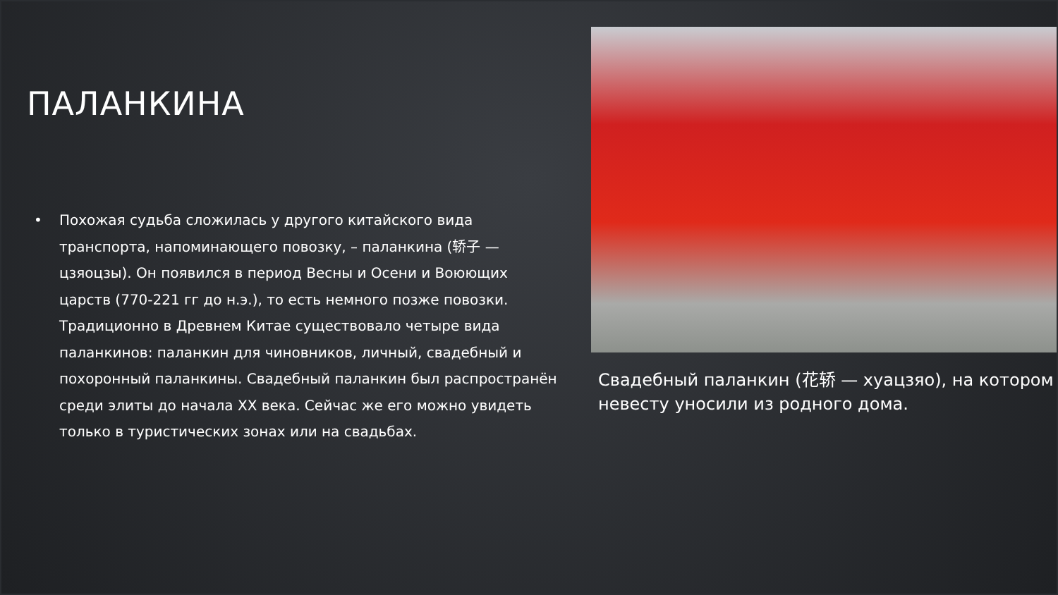ПАЛАНКИНА
• Похожая судьба сложилась у другого китайского вида транспорта, напоминающего повозку, – паланкина (轿子 — цзяоцзы). Он появился в период Весны и Осени и Воюющих царств (770-221 гг до н.э.), то есть немного позже повозки. Традиционно в Древнем Китае существовало четыре вида паланкинов: паланкин для чиновников, личный, свадебный и похоронный паланкины. Свадебный паланкин был распространён среди элиты до начала XX века. Сейчас же его можно увидеть только в туристических зонах или на свадьбах.
Свадебный паланкин (花轿 — хуацзяо), на котором невесту уносили из родного дома.